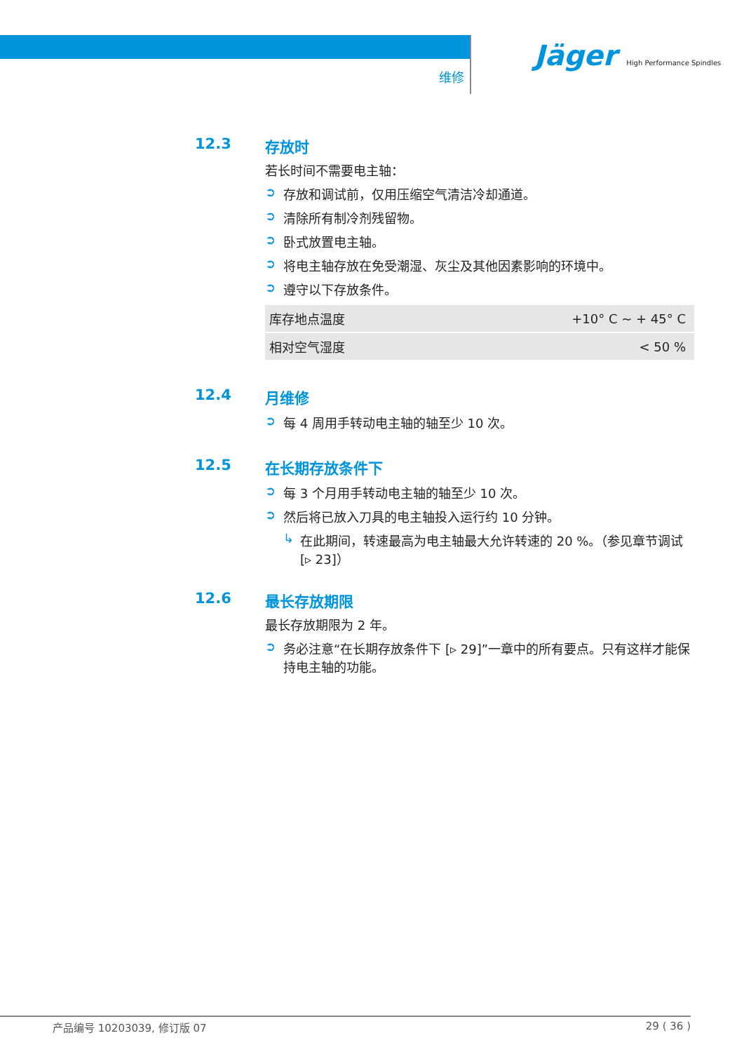维修
Jäger High Performance Spindles
12.3 存放时
若长时间不需要电主轴：
➲ 存放和调试前，仅用压缩空气清洁冷却通道。
➲ 清除所有制冷剂残留物。
➲ 卧式放置电主轴。
➲ 将电主轴存放在免受潮湿、灰尘及其他因素影响的环境中。
➲ 遵守以下存放条件。
| 库存地点温度 | +10° C ~ + 45° C |
| 相对空气湿度 | < 50 % |
12.4 月维修
➲ 每 4 周用手转动电主轴的轴至少 10 次。
12.5 在长期存放条件下
➲ 每 3 个月用手转动电主轴的轴至少 10 次。
➲ 然后将已放入刀具的电主轴投入运行约 10 分钟。
↳ 在此期间，转速最高为电主轴最大允许转速的 20 %。（参见章节调试 [▹ 23]）
12.6 最长存放期限
最长存放期限为 2 年。
➲ 务必注意“在长期存放条件下 [▹ 29]”一章中的所有要点。只有这样才能保持电主轴的功能。
产品编号 10203039, 修订版 07 29 ( 36 )